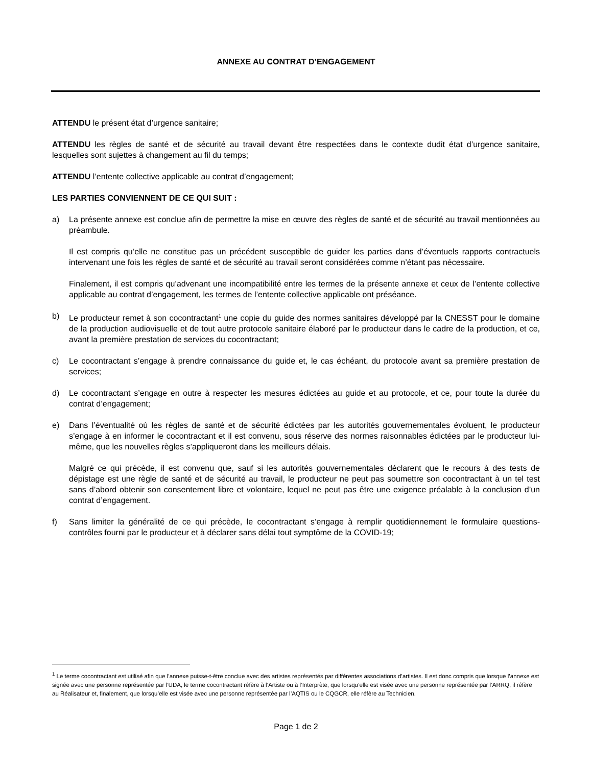ANNEXE AU CONTRAT D’ENGAGEMENT
ATTENDU le présent état d’urgence sanitaire;
ATTENDU les règles de santé et de sécurité au travail devant être respectées dans le contexte dudit état d’urgence sanitaire, lesquelles sont sujettes à changement au fil du temps;
ATTENDU l’entente collective applicable au contrat d’engagement;
LES PARTIES CONVIENNENT DE CE QUI SUIT :
a) La présente annexe est conclue afin de permettre la mise en œuvre des règles de santé et de sécurité au travail mentionnées au préambule.
Il est compris qu’elle ne constitue pas un précédent susceptible de guider les parties dans d’éventuels rapports contractuels intervenant une fois les règles de santé et de sécurité au travail seront considérées comme n’étant pas nécessaire.
Finalement, il est compris qu’advenant une incompatibilité entre les termes de la présente annexe et ceux de l’entente collective applicable au contrat d’engagement, les termes de l’entente collective applicable ont préséance.
b) Le producteur remet à son cocontractant<sup>1</sup> une copie du guide des normes sanitaires développé par la CNESST pour le domaine de la production audiovisuelle et de tout autre protocole sanitaire élaboré par le producteur dans le cadre de la production, et ce, avant la première prestation de services du cocontractant;
c) Le cocontractant s’engage à prendre connaissance du guide et, le cas échéant, du protocole avant sa première prestation de services;
d) Le cocontractant s’engage en outre à respecter les mesures édictées au guide et au protocole, et ce, pour toute la durée du contrat d’engagement;
e) Dans l’éventualité où les règles de santé et de sécurité édictées par les autorités gouvernementales évoluent, le producteur s’engage à en informer le cocontractant et il est convenu, sous réserve des normes raisonnables édictées par le producteur lui-même, que les nouvelles règles s’appliqueront dans les meilleurs délais.
Malgré ce qui précède, il est convenu que, sauf si les autorités gouvernementales déclarent que le recours à des tests de dépistage est une règle de santé et de sécurité au travail, le producteur ne peut pas soumettre son cocontractant à un tel test sans d’abord obtenir son consentement libre et volontaire, lequel ne peut pas être une exigence préalable à la conclusion d’un contrat d’engagement.
f) Sans limiter la généralité de ce qui précède, le cocontractant s’engage à remplir quotidiennement le formulaire questions-contrôles fourni par le producteur et à déclarer sans délai tout symptôme de la COVID-19;
<sup>1</sup> Le terme cocontractant est utilisé afin que l’annexe puisse-t-être conclue avec des artistes représentés par différentes associations d’artistes. Il est donc compris que lorsque l’annexe est signée avec une personne représentée par l’UDA, le terme cocontractant réfère à l’Artiste ou à l’Interprète, que lorsqu’elle est visée avec une personne représentée par l’ARRQ, il réfère au Réalisateur et, finalement, que lorsqu’elle est visée avec une personne représentée par l’AQTIS ou le CQGCR, elle réfère au Technicien.
Page 1 de 2